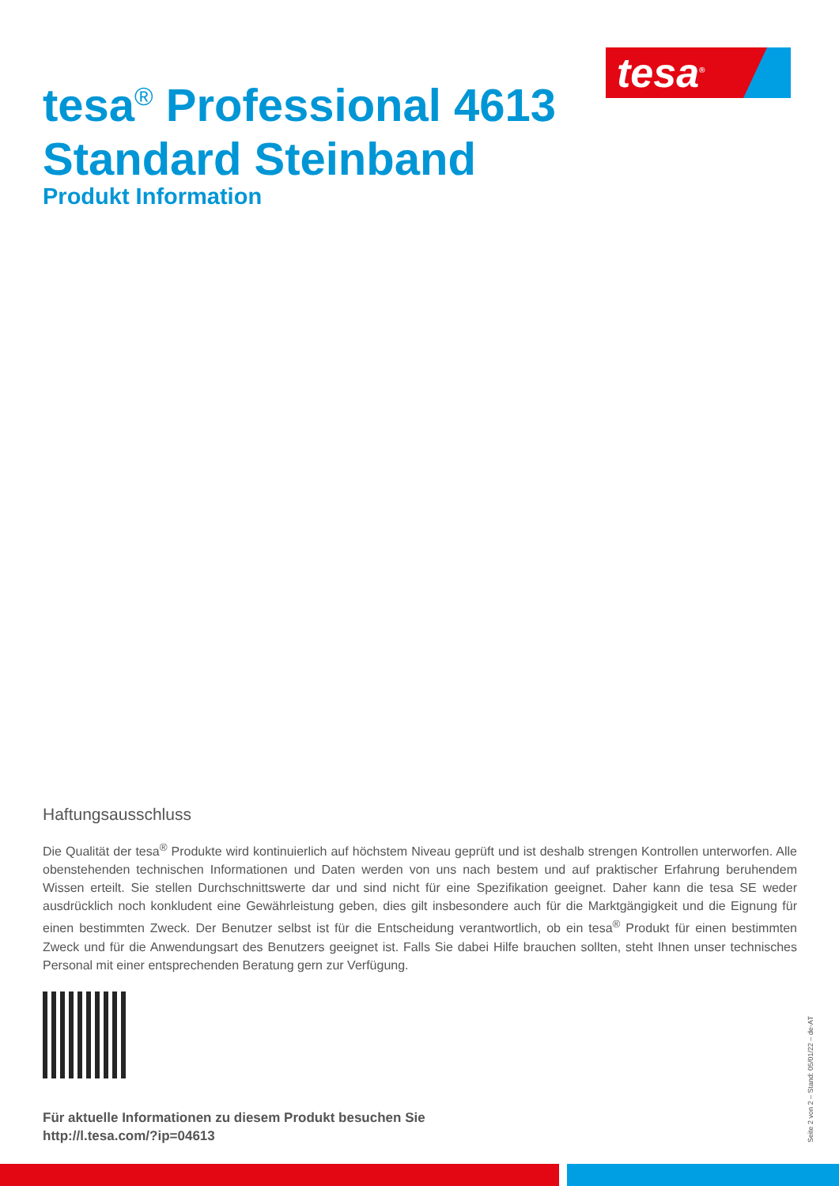tesa<sup>®</sup>
tesa<sup>®</sup> Professional 4613
Standard Steinband
Produkt Information
Haftungsausschluss
Die Qualität der tesa<sup>®</sup> Produkte wird kontinuierlich auf höchstem Niveau geprüft und ist deshalb strengen Kontrollen unterworfen. Alle obenstehenden technischen Informationen und Daten werden von uns nach bestem und auf praktischer Erfahrung beruhendem Wissen erteilt. Sie stellen Durchschnittswerte dar und sind nicht für eine Spezifikation geeignet. Daher kann die tesa SE weder ausdrücklich noch konkludent eine Gewährleistung geben, dies gilt insbesondere auch für die Marktgängigkeit und die Eignung für einen bestimmten Zweck. Der Benutzer selbst ist für die Entscheidung verantwortlich, ob ein tesa<sup>®</sup> Produkt für einen bestimmten Zweck und für die Anwendungsart des Benutzers geeignet ist. Falls Sie dabei Hilfe brauchen sollten, steht Ihnen unser technisches Personal mit einer entsprechenden Beratung gern zur Verfügung.
Für aktuelle Informationen zu diesem Produkt besuchen Sie
http://l.tesa.com/?ip=04613
Seite 2 von 2 – Stand: 05/01/22 – de-AT